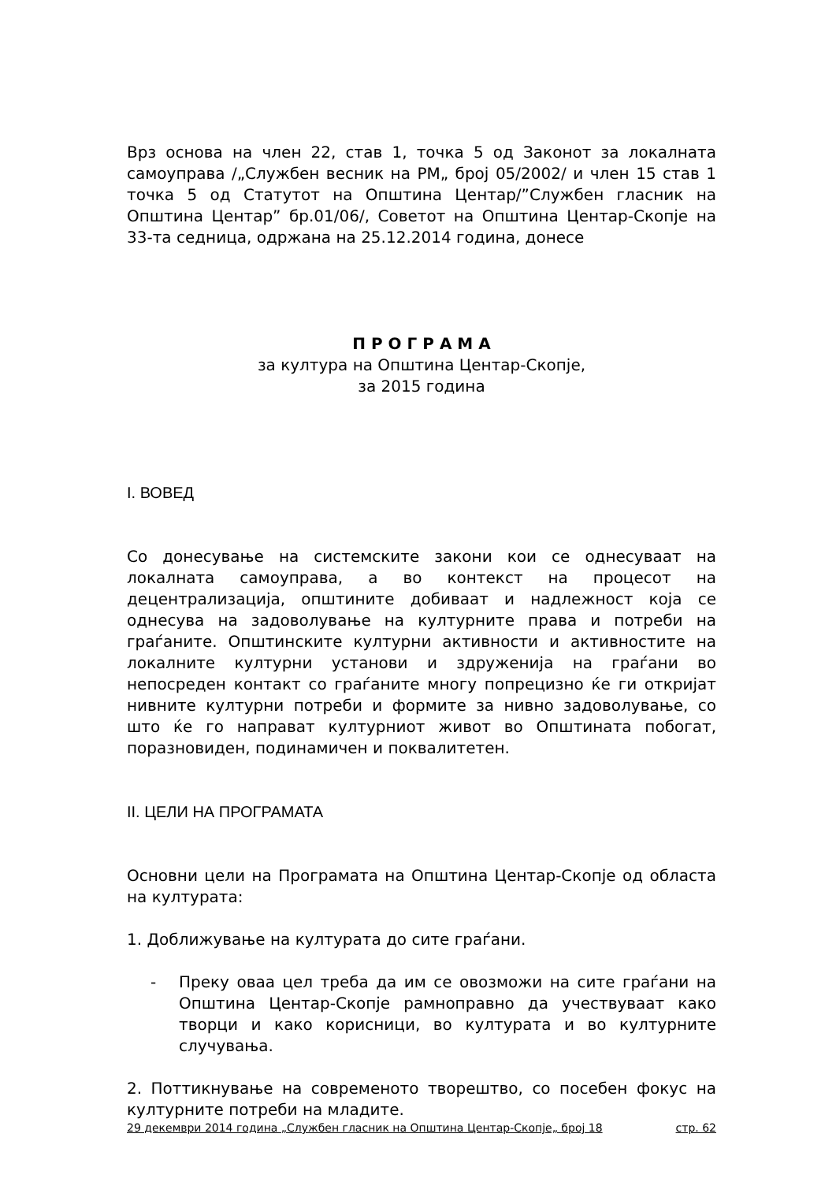Врз основа на член 22, став 1, точка 5 од Законот за локалната самоуправа /„Службен весник на РМ„ број 05/2002/ и член 15 став 1 точка 5 од Статутот на Општина Центар/”Службен гласник на Општина Центар” бр.01/06/, Советот на Општина Центар-Скопје на 33-та седница, одржана на 25.12.2014 година, донесе
П Р О Г Р А М А
за култура на Општина Центар-Скопје,
за 2015 година
I. ВОВЕД
Со донесување на системските закони кои се однесуваат на локалната самоуправа, а во контекст на процесот на децентрализација, општините добиваат и надлежност која се однесува на задоволување на културните права и потреби на граѓаните. Општинските културни активности и активностите на локалните културни установи и здруженија на граѓани во непосреден контакт со граѓаните многу попрецизно ќе ги откријат нивните културни потреби и формите за нивно задоволување, со што ќе го направат културниот живот во Општината побогат, поразновиден, подинамичен и поквалитетен.
II. ЦЕЛИ НА ПРОГРАМАТА
Основни цели на Програмата на Општина Центар-Скопје од областа на културата:
1. Доближување на културата до сите граѓани.
- Преку оваа цел треба да им се овозможи на сите граѓани на Општина Центар-Скопје рамноправно да учествуваат како творци и како корисници, во културата и во културните случувања.
2. Поттикнување на современото творештво, со посебен фокус на културните потреби на младите.
29 декември 2014 година „Службен гласник на Општина Центар-Скопје„ број 18 стр. 62